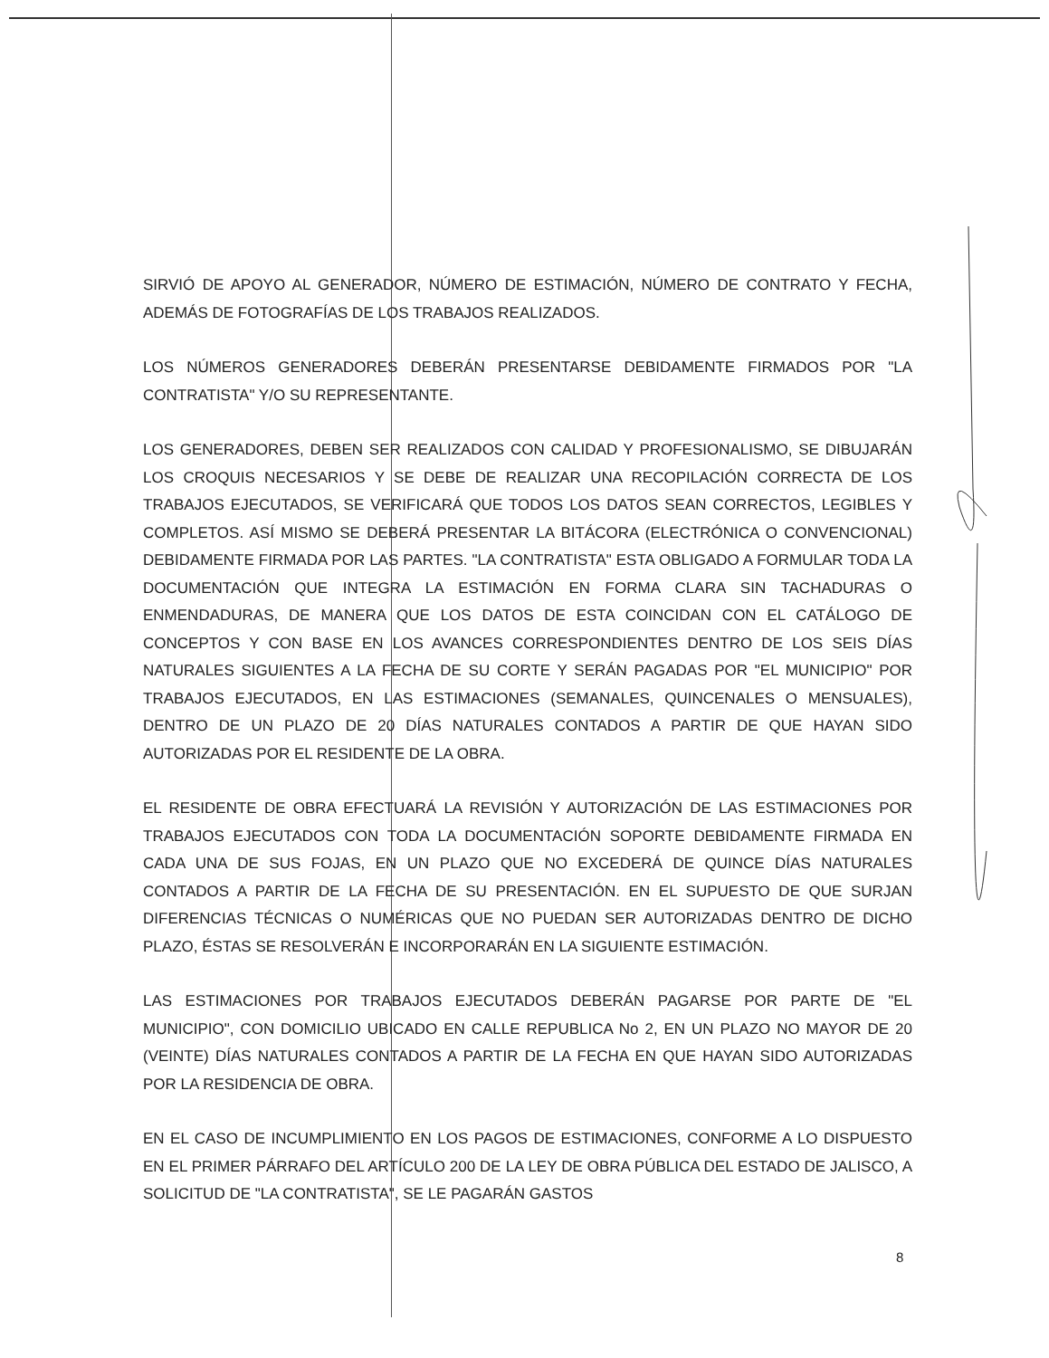SIRVIÓ DE APOYO AL GENERADOR, NÚMERO DE ESTIMACIÓN, NÚMERO DE CONTRATO Y FECHA, ADEMÁS DE FOTOGRAFÍAS DE LOS TRABAJOS REALIZADOS.
LOS NÚMEROS GENERADORES DEBERÁN PRESENTARSE DEBIDAMENTE FIRMADOS POR "LA CONTRATISTA" Y/O SU REPRESENTANTE.
LOS GENERADORES, DEBEN SER REALIZADOS CON CALIDAD Y PROFESIONALISMO, SE DIBUJARÁN LOS CROQUIS NECESARIOS Y SE DEBE DE REALIZAR UNA RECOPILACIÓN CORRECTA DE LOS TRABAJOS EJECUTADOS, SE VERIFICARÁ QUE TODOS LOS DATOS SEAN CORRECTOS, LEGIBLES Y COMPLETOS. ASÍ MISMO SE DEBERÁ PRESENTAR LA BITÁCORA (ELECTRÓNICA O CONVENCIONAL) DEBIDAMENTE FIRMADA POR LAS PARTES. "LA CONTRATISTA" ESTA OBLIGADO A FORMULAR TODA LA DOCUMENTACIÓN QUE INTEGRA LA ESTIMACIÓN EN FORMA CLARA SIN TACHADURAS O ENMENDADURAS, DE MANERA QUE LOS DATOS DE ESTA COINCIDAN CON EL CATÁLOGO DE CONCEPTOS Y CON BASE EN LOS AVANCES CORRESPONDIENTES DENTRO DE LOS SEIS DÍAS NATURALES SIGUIENTES A LA FECHA DE SU CORTE Y SERÁN PAGADAS POR "EL MUNICIPIO" POR TRABAJOS EJECUTADOS, EN LAS ESTIMACIONES (SEMANALES, QUINCENALES O MENSUALES), DENTRO DE UN PLAZO DE 20 DÍAS NATURALES CONTADOS A PARTIR DE QUE HAYAN SIDO AUTORIZADAS POR EL RESIDENTE DE LA OBRA.
EL RESIDENTE DE OBRA EFECTUARÁ LA REVISIÓN Y AUTORIZACIÓN DE LAS ESTIMACIONES POR TRABAJOS EJECUTADOS CON TODA LA DOCUMENTACIÓN SOPORTE DEBIDAMENTE FIRMADA EN CADA UNA DE SUS FOJAS, EN UN PLAZO QUE NO EXCEDERÁ DE QUINCE DÍAS NATURALES CONTADOS A PARTIR DE LA FECHA DE SU PRESENTACIÓN. EN EL SUPUESTO DE QUE SURJAN DIFERENCIAS TÉCNICAS O NUMÉRICAS QUE NO PUEDAN SER AUTORIZADAS DENTRO DE DICHO PLAZO, ÉSTAS SE RESOLVERÁN E INCORPORARÁN EN LA SIGUIENTE ESTIMACIÓN.
LAS ESTIMACIONES POR TRABAJOS EJECUTADOS DEBERÁN PAGARSE POR PARTE DE "EL MUNICIPIO", CON DOMICILIO UBICADO EN CALLE REPUBLICA No 2, EN UN PLAZO NO MAYOR DE 20 (VEINTE) DÍAS NATURALES CONTADOS A PARTIR DE LA FECHA EN QUE HAYAN SIDO AUTORIZADAS POR LA RESIDENCIA DE OBRA.
EN EL CASO DE INCUMPLIMIENTO EN LOS PAGOS DE ESTIMACIONES, CONFORME A LO DISPUESTO EN EL PRIMER PÁRRAFO DEL ARTÍCULO 200 DE LA LEY DE OBRA PÚBLICA DEL ESTADO DE JALISCO, A SOLICITUD DE "LA CONTRATISTA", SE LE PAGARÁN GASTOS
8